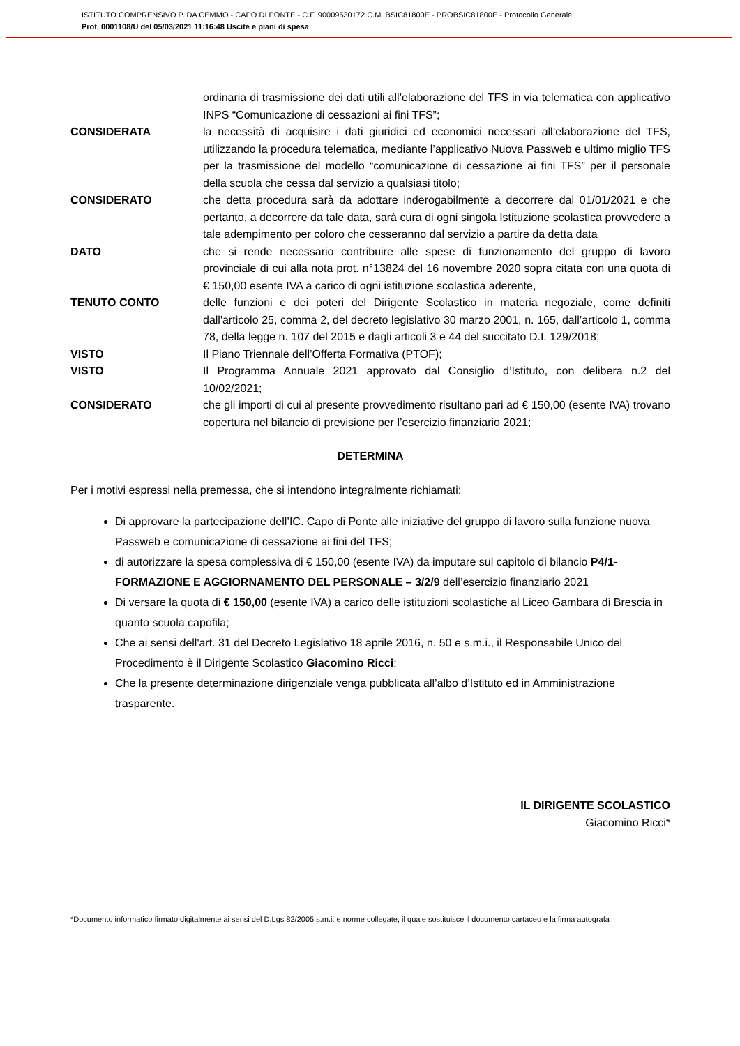ISTITUTO COMPRENSIVO P. DA CEMMO - CAPO DI PONTE - C.F. 90009530172 C.M. BSIC81800E - PROBSIC81800E - Protocollo Generale
Prot. 0001108/U del 05/03/2021 11:16:48 Uscite e piani di spesa
ordinaria di trasmissione dei dati utili all’elaborazione del TFS in via telematica con applicativo INPS “Comunicazione di cessazioni ai fini TFS”;
CONSIDERATA la necessità di acquisire i dati giuridici ed economici necessari all’elaborazione del TFS, utilizzando la procedura telematica, mediante l’applicativo Nuova Passweb e ultimo miglio TFS per la trasmissione del modello “comunicazione di cessazione ai fini TFS” per il personale della scuola che cessa dal servizio a qualsiasi titolo;
CONSIDERATO che detta procedura sarà da adottare inderogabilmente a decorrere dal 01/01/2021 e che pertanto, a decorrere da tale data, sarà cura di ogni singola Istituzione scolastica provvedere a tale adempimento per coloro che cesseranno dal servizio a partire da detta data
DATO che si rende necessario contribuire alle spese di funzionamento del gruppo di lavoro provinciale di cui alla nota prot. n°13824 del 16 novembre 2020 sopra citata con una quota di € 150,00 esente IVA a carico di ogni istituzione scolastica aderente,
TENUTO CONTO delle funzioni e dei poteri del Dirigente Scolastico in materia negoziale, come definiti dall'articolo 25, comma 2, del decreto legislativo 30 marzo 2001, n. 165, dall’articolo 1, comma 78, della legge n. 107 del 2015 e dagli articoli 3 e 44 del succitato D.I. 129/2018;
VISTO Il Piano Triennale dell’Offerta Formativa (PTOF);
VISTO Il Programma Annuale 2021 approvato dal Consiglio d’Istituto, con delibera n.2 del 10/02/2021;
CONSIDERATO che gli importi di cui al presente provvedimento risultano pari ad € 150,00 (esente IVA) trovano copertura nel bilancio di previsione per l’esercizio finanziario 2021;
DETERMINA
Per i motivi espressi nella premessa, che si intendono integralmente richiamati:
Di approvare la partecipazione dell’IC. Capo di Ponte alle iniziative del gruppo di lavoro sulla funzione nuova Passweb e comunicazione di cessazione ai fini del TFS;
di autorizzare la spesa complessiva di € 150,00 (esente IVA) da imputare sul capitolo di bilancio P4/1-FORMAZIONE E AGGIORNAMENTO DEL PERSONALE – 3/2/9 dell’esercizio finanziario 2021
Di versare la quota di € 150,00 (esente IVA) a carico delle istituzioni scolastiche al Liceo Gambara di Brescia in quanto scuola capofila;
Che ai sensi dell'art. 31 del Decreto Legislativo 18 aprile 2016, n. 50 e s.m.i., il Responsabile Unico del Procedimento è il Dirigente Scolastico Giacomino Ricci;
Che la presente determinazione dirigenziale venga pubblicata all’albo d’Istituto ed in Amministrazione trasparente.
IL DIRIGENTE SCOLASTICO
Giacomino Ricci*
*Documento informatico firmato digitalmente ai sensi del D.Lgs 82/2005 s.m.i. e norme collegate, il quale sostituisce il documento cartaceo e la firma autografa